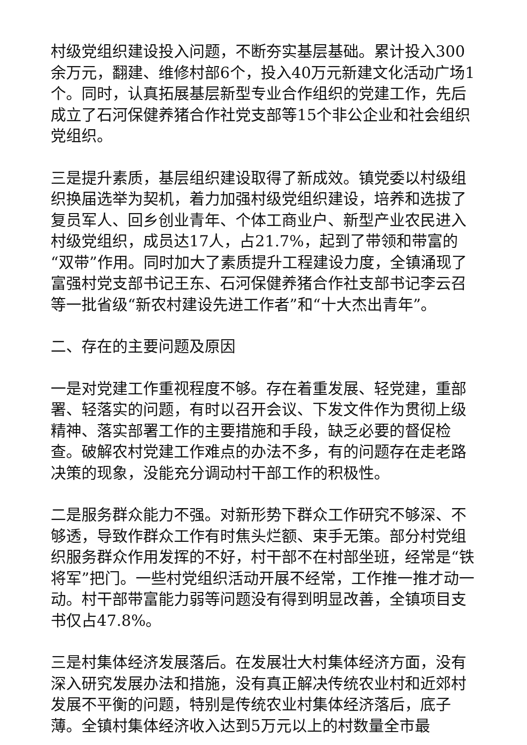村级党组织建设投入问题，不断夯实基层基础。累计投入300余万元，翻建、维修村部6个，投入40万元新建文化活动广场1个。同时，认真拓展基层新型专业合作组织的党建工作，先后成立了石河保健养猪合作社党支部等15个非公企业和社会组织党组织。
三是提升素质，基层组织建设取得了新成效。镇党委以村级组织换届选举为契机，着力加强村级党组织建设，培养和选拔了复员军人、回乡创业青年、个体工商业户、新型产业农民进入村级党组织，成员达17人，占21.7%，起到了带领和带富的“双带”作用。同时加大了素质提升工程建设力度，全镇涌现了富强村党支部书记王东、石河保健养猪合作社支部书记李云召等一批省级“新农村建设先进工作者”和“十大杰出青年”。
二、存在的主要问题及原因
一是对党建工作重视程度不够。存在着重发展、轻党建，重部署、轻落实的问题，有时以召开会议、下发文件作为贯彻上级精神、落实部署工作的主要措施和手段，缺乏必要的督促检查。破解农村党建工作难点的办法不多，有的问题存在走老路决策的现象，没能充分调动村干部工作的积极性。
二是服务群众能力不强。对新形势下群众工作研究不够深、不够透，导致作群众工作有时焦头烂额、束手无策。部分村党组织服务群众作用发挥的不好，村干部不在村部坐班，经常是“铁将军”把门。一些村党组织活动开展不经常，工作推一推才动一动。村干部带富能力弱等问题没有得到明显改善，全镇项目支书仅占47.8%。
三是村集体经济发展落后。在发展壮大村集体经济方面，没有深入研究发展办法和措施，没有真正解决传统农业村和近郊村发展不平衡的问题，特别是传统农业村集体经济落后，底子薄。全镇村集体经济收入达到5万元以上的村数量全市最